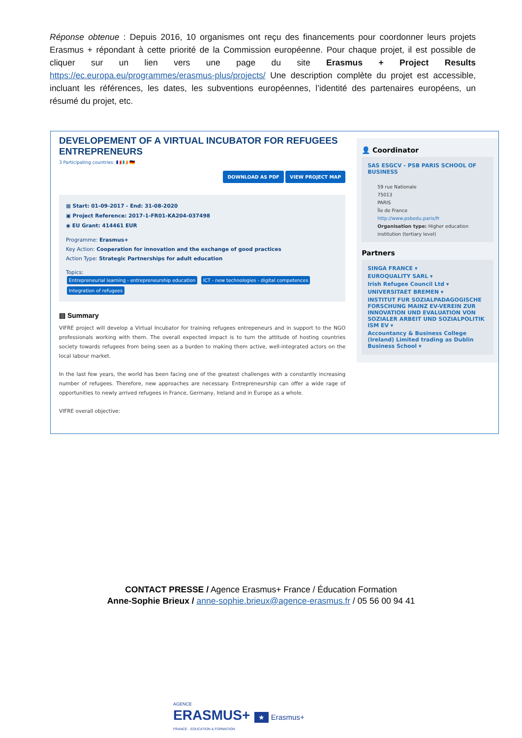Réponse obtenue : Depuis 2016, 10 organismes ont reçu des financements pour coordonner leurs projets Erasmus + répondant à cette priorité de la Commission européenne. Pour chaque projet, il est possible de cliquer sur un lien vers une page du site Erasmus + Project Results https://ec.europa.eu/programmes/erasmus-plus/projects/ Une description complète du projet est accessible, incluant les références, les dates, les subventions européennes, l’identité des partenaires européens, un résumé du projet, etc.
DEVELOPEMENT OF A VIRTUAL INCUBATOR FOR REFUGEES ENTREPRENEURS
3 Participating countries: 🇫🇷 🇮🇪 🇩🇪
DOWNLOAD AS PDF VIEW PROJECT MAP
▦ Start: 01-09-2017 - End: 31-08-2020
▣ Project Reference: 2017-1-FR01-KA204-037498
◉ EU Grant: 414461 EUR
Programme: Erasmus+
Key Action: Cooperation for innovation and the exchange of good practices
Action Type: Strategic Partnerships for adult education
Topics:
Entrepreneurial learning - entrepreneurship education ICT - new technologies - digital competences Integration of refugees
▤ Summary
VIFRE project will develop a Virtual Incubator for training refugees entrepeneurs and in support to the NGO professionals working with them. The overall expected impact is to turn the attitude of hosting countries society towards refugees from being seen as a burden to making them active, well-integrated actors on the local labour market.
In the last few years, the world has been facing one of the greatest challenges with a constantly increasing number of refugees. Therefore, new approaches are necessary. Entrepreneurship can offer a wide rage of opportunities to newly arrived refugees in France, Germany, Ireland and in Europe as a whole.
VIFRE overall objective:
👤 Coordinator
SAS ESGCV - PSB PARIS SCHOOL OF BUSINESS
59 rue Nationale
75013
PARIS
Île de France
http://www.psbedu.paris/fr
Organisation type: Higher education institution (tertiary level)
Partners
SINGA FRANCE ▾
EUROQUALITY SARL ▾
Irish Refugee Council Ltd ▾
UNIVERSITAET BREMEN ▾
INSTITUT FUR SOZIALPADAGOGISCHE FORSCHUNG MAINZ EV-VEREIN ZUR INNOVATION UND EVALUATION VON SOZIALER ARBEIT UND SOZIALPOLITIK ISM EV ▾
Accountancy & Business College (Ireland) Limited trading as Dublin Business School ▾
CONTACT PRESSE / Agence Erasmus+ France / Éducation Formation
Anne-Sophie Brieux / anne-sophie.brieux@agence-erasmus.fr / 05 56 00 94 41
AGENCE
ERASMUS+ ★ Erasmus+
FRANCE · EDUCATION & FORMATION